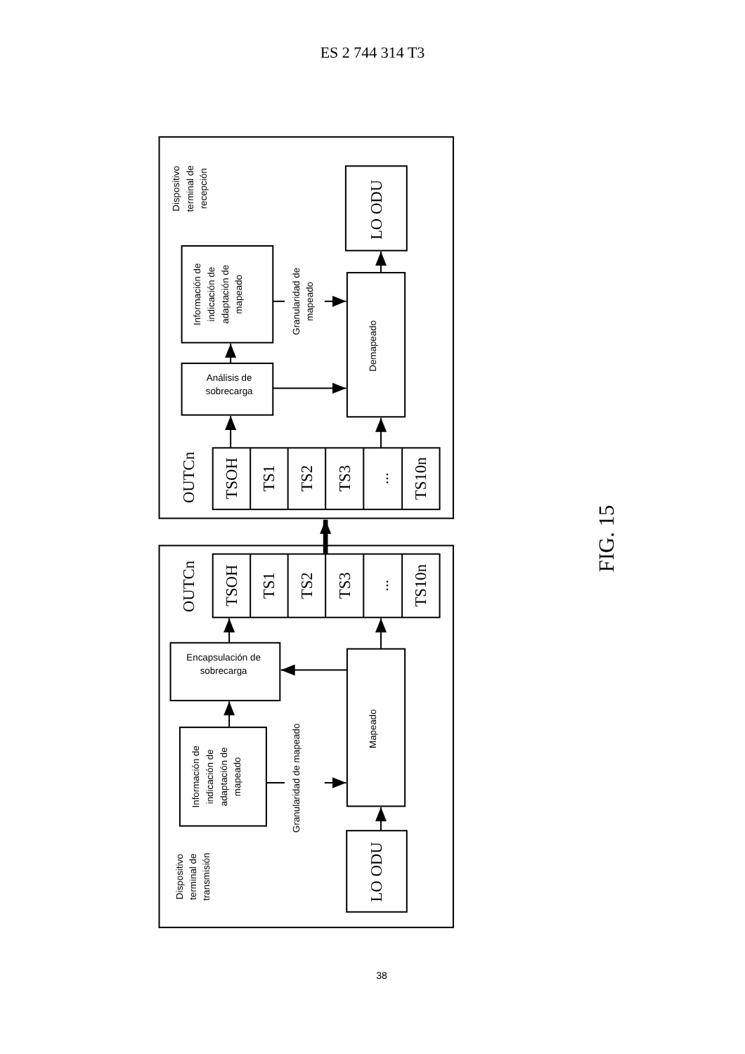ES 2 744 314 T3
Dispositivo
terminal de
recepción
Información de
indicación de
adaptación de
mapeado
Análisis de
sobrecarga
Granularidad de
mapeado
Demapeado
Encapsulación de
sobrecarga
Información de
indicación de
adaptación de
mapeado
Granularidad de mapeado
Mapeado
Dispositivo
terminal de
transmisión
LO ODU
OUTCn
TSOH
TS1
TS2
TS3
...
TS10n
OUTCn
TSOH
TS1
TS2
TS3
...
TS10n
LO ODU
FIG. 15
38